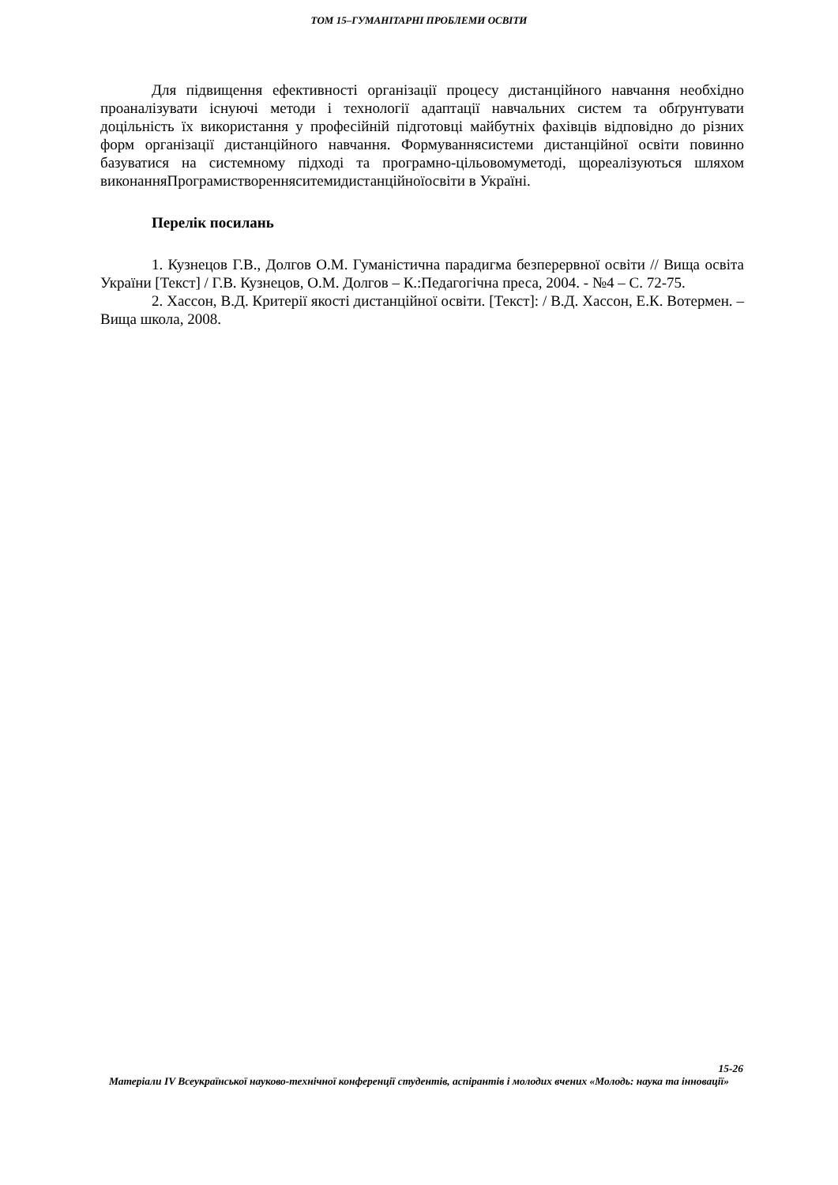ТОМ 15–ГУМАНІТАРНІ ПРОБЛЕМИ ОСВІТИ
Для підвищення ефективності організації процесу дистанційного навчання необхідно проаналізувати існуючі методи і технології адаптації навчальних систем та обґрунтувати доцільність їх використання у професійній підготовці майбутніх фахівців відповідно до різних форм організації дистанційного навчання. Формуваннясистеми дистанційної освіти повинно базуватися на системному підході та програмно-цільовомуметоді, щореалізуються шляхом виконанняПрограмистворенняситемидистанційноїосвіти в Україні.
Перелік посилань
1. Кузнецов Г.В., Долгов О.М. Гуманістична парадигма безперервної освіти // Вища освіта України [Текст] / Г.В. Кузнецов, О.М. Долгов – К.:Педагогічна преса, 2004. - №4 – С. 72-75.
2. Хассон, В.Д. Критерії якості дистанційної освіти. [Текст]: / В.Д. Хассон, Е.К. Вотермен. –Вища школа, 2008.
15-26
Матеріали IV Всеукраїнської науково-технічної конференції студентів, аспірантів і молодих вчених «Молодь: наука та інновації»